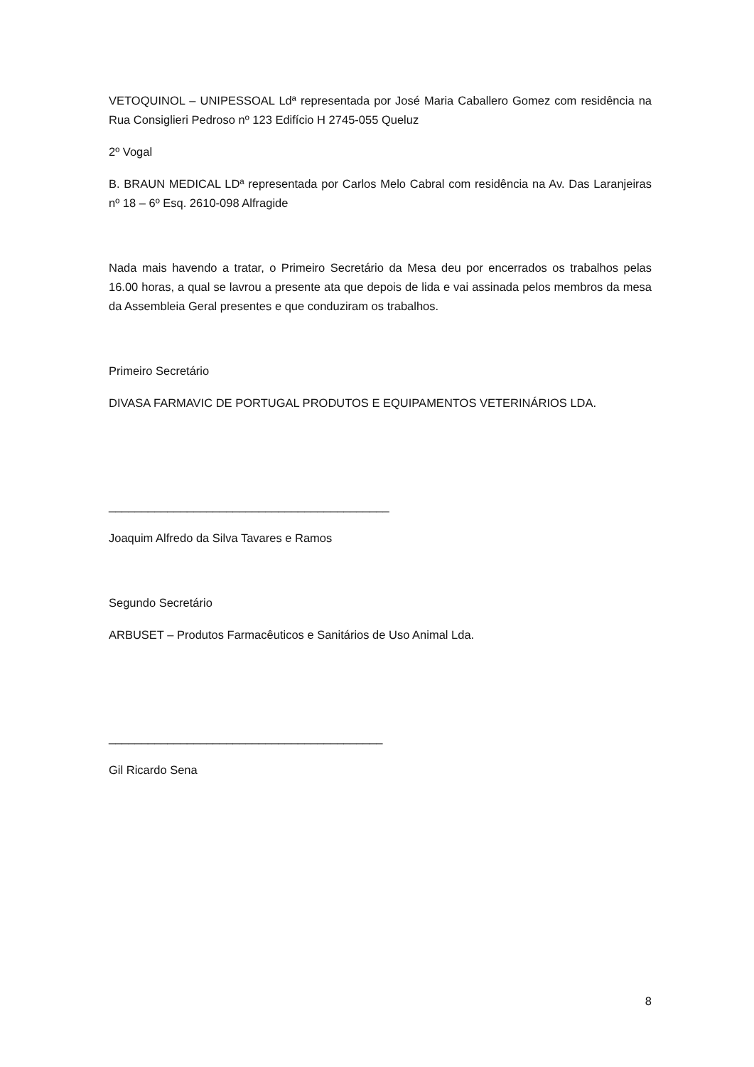VETOQUINOL – UNIPESSOAL Ldª representada por José Maria Caballero Gomez com residência na Rua Consiglieri Pedroso nº 123 Edifício H 2745-055 Queluz
2º Vogal
B. BRAUN MEDICAL LDª representada por Carlos Melo Cabral com residência na Av. Das Laranjeiras nº 18 – 6º Esq. 2610-098 Alfragide
Nada mais havendo a tratar, o Primeiro Secretário da Mesa deu por encerrados os trabalhos pelas 16.00 horas, a qual se lavrou a presente ata que depois de lida e vai assinada pelos membros da mesa da Assembleia Geral presentes e que conduziram os trabalhos.
Primeiro Secretário
DIVASA FARMAVIC DE PORTUGAL PRODUTOS E EQUIPAMENTOS VETERINÁRIOS LDA.
___________________________________________
Joaquim Alfredo da Silva Tavares e Ramos
Segundo Secretário
ARBUSET – Produtos Farmacêuticos e Sanitários de Uso Animal Lda.
__________________________________________
Gil Ricardo Sena
8